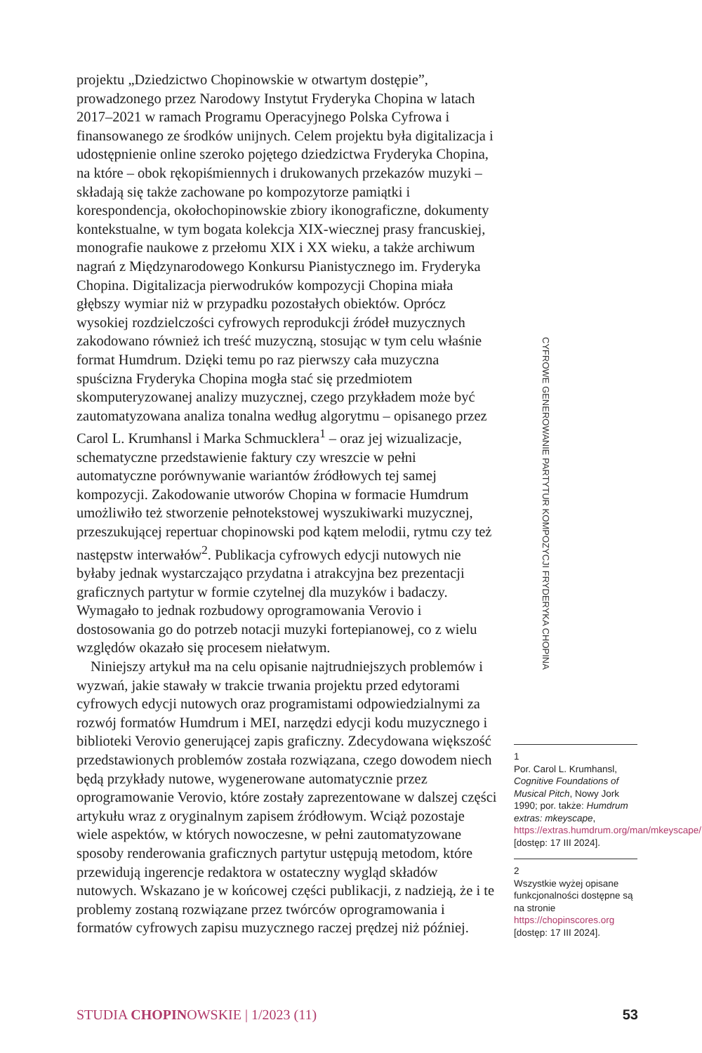projektu „Dziedzictwo Chopinowskie w otwartym dostępie”, prowadzonego przez Narodowy Instytut Fryderyka Chopina w latach 2017–2021 w ramach Programu Operacyjnego Polska Cyfrowa i finansowanego ze środków unijnych. Celem projektu była digitalizacja i udostępnienie online szeroko pojętego dziedzictwa Fryderyka Chopina, na które – obok rękopiśmiennych i drukowanych przekazów muzyki – składają się także zachowane po kompozytorze pamiątki i korespondencja, okołochopinowskie zbiory ikonograficzne, dokumenty kontekstualne, w tym bogata kolekcja XIX-wiecznej prasy francuskiej, monografie naukowe z przełomu XIX i XX wieku, a także archiwum nagrań z Międzynarodowego Konkursu Pianistycznego im. Fryderyka Chopina. Digitalizacja pierwodruków kompozycji Chopina miała głębszy wymiar niż w przypadku pozostałych obiektów. Oprócz wysokiej rozdzielczości cyfrowych reprodukcji źródeł muzycznych zakodowano również ich treść muzyczną, stosując w tym celu właśnie format Humdrum. Dzięki temu po raz pierwszy cała muzyczna spuścizna Fryderyka Chopina mogła stać się przedmiotem skomputeryzowanej analizy muzycznej, czego przykładem może być zautomatyzowana analiza tonalna według algorytmu – opisanego przez Carol L. Krumhansl i Marka Schmucklera<sup>1</sup> – oraz jej wizualizacje, schematyczne przedstawienie faktury czy wreszcie w pełni automatyczne porównywanie wariantów źródłowych tej samej kompozycji. Zakodowanie utworów Chopina w formacie Humdrum umożliwiło też stworzenie pełnotekstowej wyszukiwarki muzycznej, przeszukującej repertuar chopinowski pod kątem melodii, rytmu czy też następstw interwałów<sup>2</sup>. Publikacja cyfrowych edycji nutowych nie byłaby jednak wystarczająco przydatna i atrakcyjna bez prezentacji graficznych partytur w formie czytelnej dla muzyków i badaczy. Wymagało to jednak rozbudowy oprogramowania Verovio i dostosowania go do potrzeb notacji muzyki fortepianowej, co z wielu względów okazało się procesem niełatwym.
Niniejszy artykuł ma na celu opisanie najtrudniejszych problemów i wyzwań, jakie stawały w trakcie trwania projektu przed edytorami cyfrowych edycji nutowych oraz programistami odpowiedzialnymi za rozwój formatów Humdrum i MEI, narzędzi edycji kodu muzycznego i biblioteki Verovio generującej zapis graficzny. Zdecydowana większość przedstawionych problemów została rozwiązana, czego dowodem niech będą przykłady nutowe, wygenerowane automatycznie przez oprogramowanie Verovio, które zostały zaprezentowane w dalszej części artykułu wraz z oryginalnym zapisem źródłowym. Wciąż pozostaje wiele aspektów, w których nowoczesne, w pełni zautomatyzowane sposoby renderowania graficznych partytur ustępują metodom, które przewidują ingerencje redaktora w ostateczny wygląd składów nutowych. Wskazano je w końcowej części publikacji, z nadzieją, że i te problemy zostaną rozwiązane przez twórców oprogramowania i formatów cyfrowych zapisu muzycznego raczej prędzej niż później.
CYFROWE GENEROWANIE PARTYTUR KOMPOZYCJI FRYDERYKA CHOPINA
1
Por. Carol L. Krumhansl, Cognitive Foundations of Musical Pitch, Nowy Jork 1990; por. także: Humdrum extras: mkeyscape, https://extras.humdrum.org/man/mkeyscape/ [dostęp: 17 III 2024].
2
Wszystkie wyżej opisane funkcjonalności dostępne są na stronie https://chopinscores.org [dostęp: 17 III 2024].
STUDIA CHOPINOWSKIE | 1/2023 (11) 53